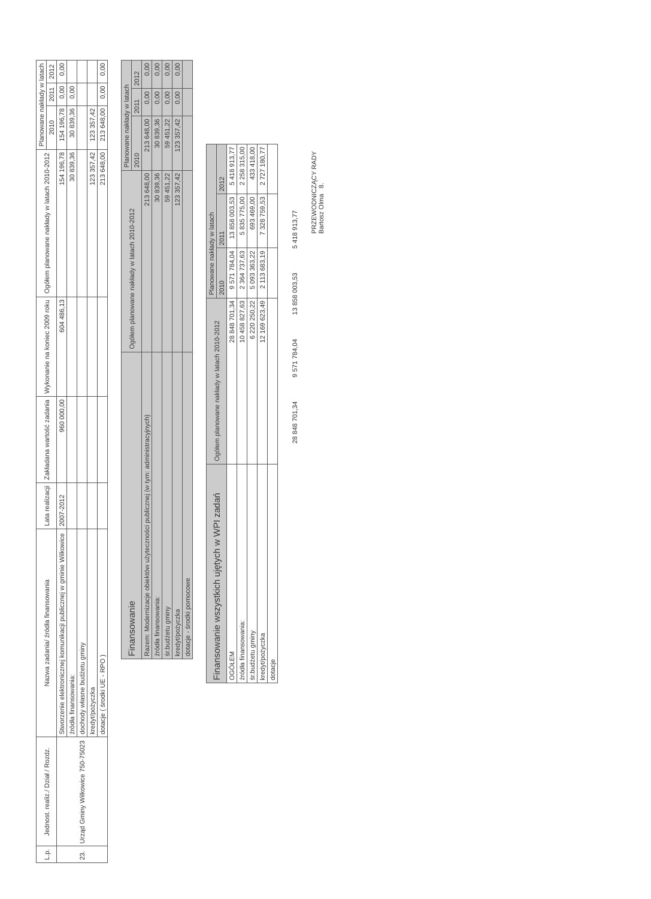| L.p. | Jednost. realiz./ Dział / Rozdz. | Nazwa zadania/ źródła finansowania | Lata realizacji | Zakładana wartość zadania | Wykonanie na koniec 2009 roku | Ogółem planowane nakłady w latach 2010-2012 | Planowane nakłady w latach | | |
| --- | --- | --- | --- | --- | --- | --- | --- | --- | --- |
| | | | | | | | 2010 | 2011 | 2012 |
| 23. | Urząd Gminy Wilkowice 750-75023 | Stworzenie elektronicznej komunikacji publicznej w gminie Wilkowice | 2007-2012 | 960 000,00 | 604 486,13 | 154 196,78 | 154 196,78 | 0,00 | 0,00 |
| | | źródła finansowania: | | | | 30 839,36 | 30 839,36 | 0,00 | |
| | | dochody własne budżetu gminy | | | | | | | |
| | | kredyt/pożyczka | | | | 123 357,42 | 123 357,42 | | |
| | | dotacje ( środki UE - RPO ) | | | | 213 648,00 | 213 648,00 | 0,00 | 0,00 |
| Finansowanie | Ogółem planowane nakłady w latach 2010-2012 | Planowane nakłady w latach | | |
| | | 2010 | 2011 | 2012 |
| Razem: Modernizacje obiektów użyteczności publicznej (w tym: administracyjnych) | 213 648,00 | 213 648,00 | 0,00 | 0,00 |
| źródła finansowania: | 30 839,36 | 30 839,36 | 0,00 | 0,00 |
| śr.budżetu gminy | 59 451,22 | 59 451,22 | 0,00 | 0,00 |
| kredyt/pożyczka | 123 357,42 | 123 357,42 | 0,00 | 0,00 |
| dotacje - środki pomocowe | | | | |
| Finansowanie wszystkich ujętych w WPI zadań | Ogółem planowane nakłady w latach 2010-2012 | Planowane nakłady w latach | | |
| | | 2010 | 2011 | 2012 |
| OGÓŁEM | 28 848 701,34 | 9 571 784,04 | 13 858 003,53 | 5 418 913,77 |
| źródła finansowania: | 10 458 827,63 | 2 364 737,63 | 5 835 775,00 | 2 258 315,00 |
| śr.budżetu gminy | 6 220 250,22 | 5 093 363,22 | 693 469,00 | 433 418,00 |
| kredyt/pożyczka | 12 169 623,49 | 2 113 683,19 | 7 328 759,53 | 2 727 180,77 |
| dotacje | | | | |
28 848 701,34 9 571 784,04 13 858 003,53 5 418 913,77
PRZEWODNICZĄCY RADY
Bartosz Olma 8.